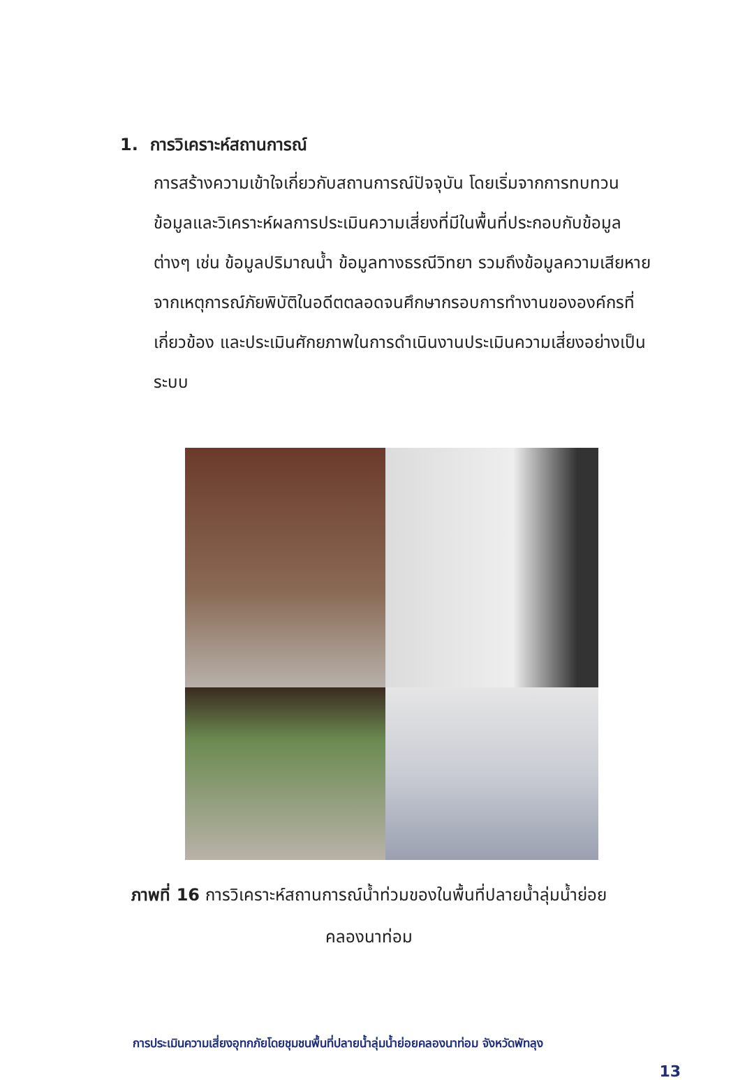1. การวิเคราะห์สถานการณ์
การสร้างความเข้าใจเกี่ยวกับสถานการณ์ปัจจุบัน โดยเริ่มจากการทบทวนข้อมูลและวิเคราะห์ผลการประเมินความเสี่ยงที่มีในพื้นที่ประกอบกับข้อมูลต่างๆ เช่น ข้อมูลปริมาณน้ำ ข้อมูลทางธรณีวิทยา รวมถึงข้อมูลความเสียหายจากเหตุการณ์ภัยพิบัติในอดีตตลอดจนศึกษากรอบการทำงานขององค์กรที่เกี่ยวข้อง และประเมินศักยภาพในการดำเนินงานประเมินความเสี่ยงอย่างเป็นระบบ
ภาพที่ 16 การวิเคราะห์สถานการณ์น้ำท่วมของในพื้นที่ปลายน้ำลุ่มน้ำย่อย
คลองนาท่อม
การประเมินความเสี่ยงอุทกภัยโดยชุมชนพื้นที่ปลายน้ำลุ่มน้ำย่อยคลองนาท่อม จังหวัดพัทลุง
13